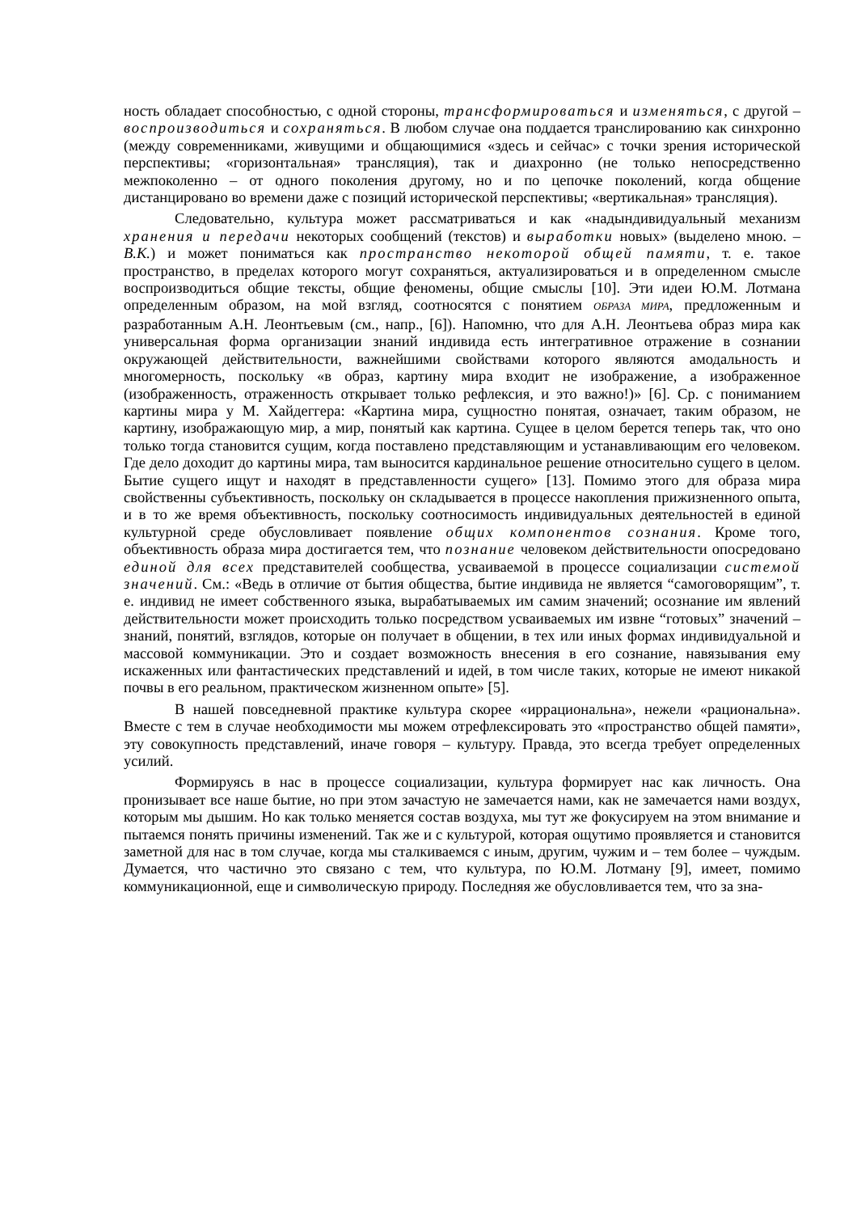ность обладает способностью, с одной стороны, трансформироваться и изменяться, с другой – воспроизводиться и сохраняться. В любом случае она поддается транслированию как синхронно (между современниками, живущими и общающимися «здесь и сейчас» с точки зрения исторической перспективы; «горизонтальная» трансляция), так и диахронно (не только непосредственно межпоколенно – от одного поколения другому, но и по цепочке поколений, когда общение дистанцировано во времени даже с позиций исторической перспективы; «вертикальная» трансляция).
Следовательно, культура может рассматриваться и как «надындивидуальный механизм хранения и передачи некоторых сообщений (текстов) и выработки новых» (выделено мною. – В.К.) и может пониматься как пространство некоторой общей памяти, т. е. такое пространство, в пределах которого могут сохраняться, актуализироваться и в определенном смысле воспроизводиться общие тексты, общие феномены, общие смыслы [10]. Эти идеи Ю.М. Лотмана определенным образом, на мой взгляд, соотносятся с понятием ОБРАЗА МИРА, предложенным и разработанным А.Н. Леонтьевым (см., напр., [6]). Напомню, что для А.Н. Леонтьева образ мира как универсальная форма организации знаний индивида есть интегративное отражение в сознании окружающей действительности, важнейшими свойствами которого являются амодальность и многомерность, поскольку «в образ, картину мира входит не изображение, а изображенное (изображенность, отраженность открывает только рефлексия, и это важно!)» [6]. Ср. с пониманием картины мира у М. Хайдеггера: «Картина мира, сущностно понятая, означает, таким образом, не картину, изображающую мир, а мир, понятый как картина. Сущее в целом берется теперь так, что оно только тогда становится сущим, когда поставлено представляющим и устанавливающим его человеком. Где дело доходит до картины мира, там выносится кардинальное решение относительно сущего в целом. Бытие сущего ищут и находят в представленности сущего» [13]. Помимо этого для образа мира свойственны субъективность, поскольку он складывается в процессе накопления прижизненного опыта, и в то же время объективность, поскольку соотносимость индивидуальных деятельностей в единой культурной среде обусловливает появление общих компонентов сознания. Кроме того, объективность образа мира достигается тем, что познание человеком действительности опосредовано единой для всех представителей сообщества, усваиваемой в процессе социализации системой значений. См.: «Ведь в отличие от бытия общества, бытие индивида не является “самоговорящим”, т. е. индивид не имеет собственного языка, вырабатываемых им самим значений; осознание им явлений действительности может происходить только посредством усваиваемых им извне “готовых” значений – знаний, понятий, взглядов, которые он получает в общении, в тех или иных формах индивидуальной и массовой коммуникации. Это и создает возможность внесения в его сознание, навязывания ему искаженных или фантастических представлений и идей, в том числе таких, которые не имеют никакой почвы в его реальном, практическом жизненном опыте» [5].
В нашей повседневной практике культура скорее «иррациональна», нежели «рациональна». Вместе с тем в случае необходимости мы можем отрефлексировать это «пространство общей памяти», эту совокупность представлений, иначе говоря – культуру. Правда, это всегда требует определенных усилий.
Формируясь в нас в процессе социализации, культура формирует нас как личность. Она пронизывает все наше бытие, но при этом зачастую не замечается нами, как не замечается нами воздух, которым мы дышим. Но как только меняется состав воздуха, мы тут же фокусируем на этом внимание и пытаемся понять причины изменений. Так же и с культурой, которая ощутимо проявляется и становится заметной для нас в том случае, когда мы сталкиваемся с иным, другим, чужим и – тем более – чуждым. Думается, что частично это связано с тем, что культура, по Ю.М. Лотману [9], имеет, помимо коммуникационной, еще и символическую природу. Последняя же обусловливается тем, что за зна-